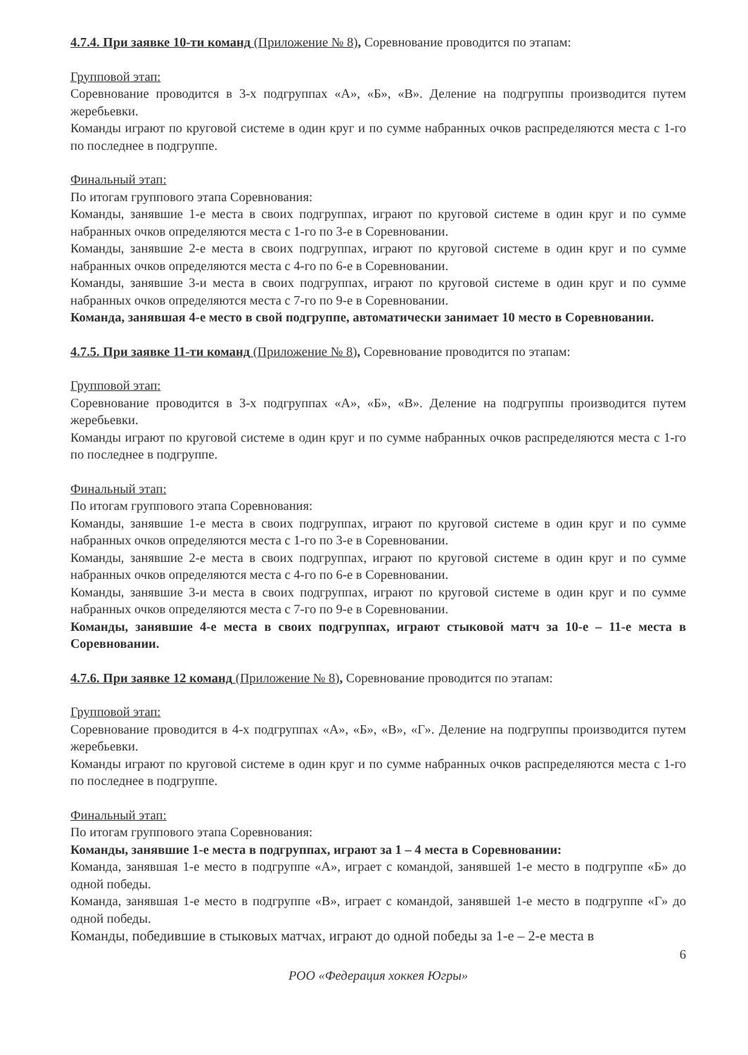4.7.4. При заявке 10-ти команд (Приложение № 8), Соревнование проводится по этапам:
Групповой этап:
Соревнование проводится в 3-х подгруппах «А», «Б», «В». Деление на подгруппы производится путем жеребьевки.
Команды играют по круговой системе в один круг и по сумме набранных очков распределяются места с 1-го по последнее в подгруппе.
Финальный этап:
По итогам группового этапа Соревнования:
Команды, занявшие 1-е места в своих подгруппах, играют по круговой системе в один круг и по сумме набранных очков определяются места с 1-го по 3-е в Соревновании.
Команды, занявшие 2-е места в своих подгруппах, играют по круговой системе в один круг и по сумме набранных очков определяются места с 4-го по 6-е в Соревновании.
Команды, занявшие 3-и места в своих подгруппах, играют по круговой системе в один круг и по сумме набранных очков определяются места с 7-го по 9-е в Соревновании.
Команда, занявшая 4-е место в свой подгруппе, автоматически занимает 10 место в Соревновании.
4.7.5. При заявке 11-ти команд (Приложение № 8), Соревнование проводится по этапам:
Групповой этап:
Соревнование проводится в 3-х подгруппах «А», «Б», «В». Деление на подгруппы производится путем жеребьевки.
Команды играют по круговой системе в один круг и по сумме набранных очков распределяются места с 1-го по последнее в подгруппе.
Финальный этап:
По итогам группового этапа Соревнования:
Команды, занявшие 1-е места в своих подгруппах, играют по круговой системе в один круг и по сумме набранных очков определяются места с 1-го по 3-е в Соревновании.
Команды, занявшие 2-е места в своих подгруппах, играют по круговой системе в один круг и по сумме набранных очков определяются места с 4-го по 6-е в Соревновании.
Команды, занявшие 3-и места в своих подгруппах, играют по круговой системе в один круг и по сумме набранных очков определяются места с 7-го по 9-е в Соревновании.
Команды, занявшие 4-е места в своих подгруппах, играют стыковой матч за 10-е – 11-е места в Соревновании.
4.7.6. При заявке 12 команд (Приложение № 8), Соревнование проводится по этапам:
Групповой этап:
Соревнование проводится в 4-х подгруппах «А», «Б», «В», «Г». Деление на подгруппы производится путем жеребьевки.
Команды играют по круговой системе в один круг и по сумме набранных очков распределяются места с 1-го по последнее в подгруппе.
Финальный этап:
По итогам группового этапа Соревнования:
Команды, занявшие 1-е места в подгруппах, играют за 1 – 4 места в Соревновании:
Команда, занявшая 1-е место в подгруппе «А», играет с командой, занявшей 1-е место в подгруппе «Б» до одной победы.
Команда, занявшая 1-е место в подгруппе «В», играет с командой, занявшей 1-е место в подгруппе «Г» до одной победы.
Команды, победившие в стыковых матчах, играют до одной победы за 1-е – 2-е места в
6
РОО «Федерация хоккея Югры»